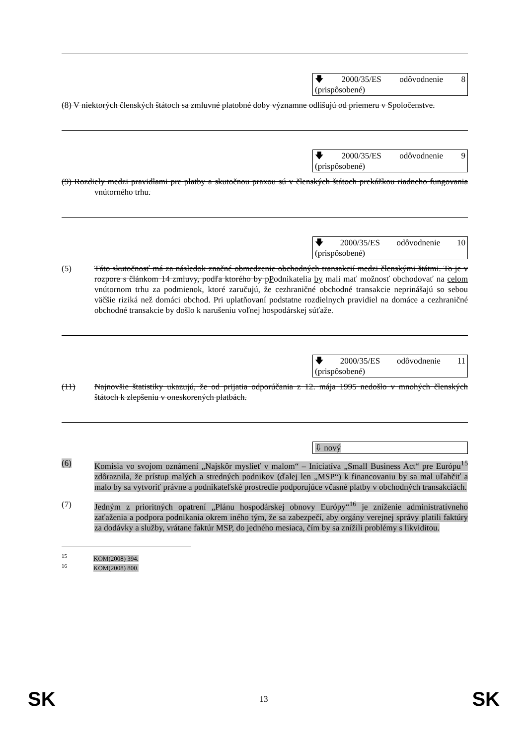🡇 2000/35/ES odôvodnenie 8 (prispôsobené)
(8) V niektorých členských štátoch sa zmluvné platobné doby významne odlišujú od priemeru v Spoločenstve.
🡇 2000/35/ES odôvodnenie 9 (prispôsobené)
(9) Rozdiely medzi pravidlami pre platby a skutočnou praxou sú v členských štátoch prekážkou riadneho fungovania vnútorného trhu.
🡇 2000/35/ES odôvodnenie 10 (prispôsobené)
(5) Táto skutočnosť má za následok značné obmedzenie obchodných transakcií medzi členskými štátmi. To je v rozpore s článkom 14 zmluvy, podľa ktorého by p Podnikatelia by mali mať možnosť obchodovať na celom vnútornom trhu za podmienok, ktoré zaručujú, že cezhraničné obchodné transakcie neprinášajú so sebou väčšie riziká než domáci obchod. Pri uplatňovaní podstatne rozdielnych pravidiel na domáce a cezhraničné obchodné transakcie by došlo k narušeniu voľnej hospodárskej súťaže.
🡇 2000/35/ES odôvodnenie 11 (prispôsobené)
(11) Najnovšie štatistiky ukazujú, že od prijatia odporúčania z 12. mája 1995 nedošlo v mnohých členských štátoch k zlepšeniu v oneskorených platbách.
⇩ nový
(6) Komisia vo svojom oznámení „Najskôr myslieť v malom“ – Iniciatíva „Small Business Act“ pre Európu<sup>15</sup> zdôraznila, že prístup malých a stredných podnikov (ďalej len „MSP“) k financovaniu by sa mal uľahčiť a malo by sa vytvoriť právne a podnikateľské prostredie podporujúce včasné platby v obchodných transakciách.
(7) Jedným z prioritných opatrení „Plánu hospodárskej obnovy Európy“<sup>16</sup> je zníženie administratívneho zaťaženia a podpora podnikania okrem iného tým, že sa zabezpečí, aby orgány verejnej správy platili faktúry za dodávky a služby, vrátane faktúr MSP, do jedného mesiaca, čím by sa znížili problémy s likviditou.
<sup>15</sup> KOM(2008) 394.
<sup>16</sup> KOM(2008) 800.
SK 13 SK